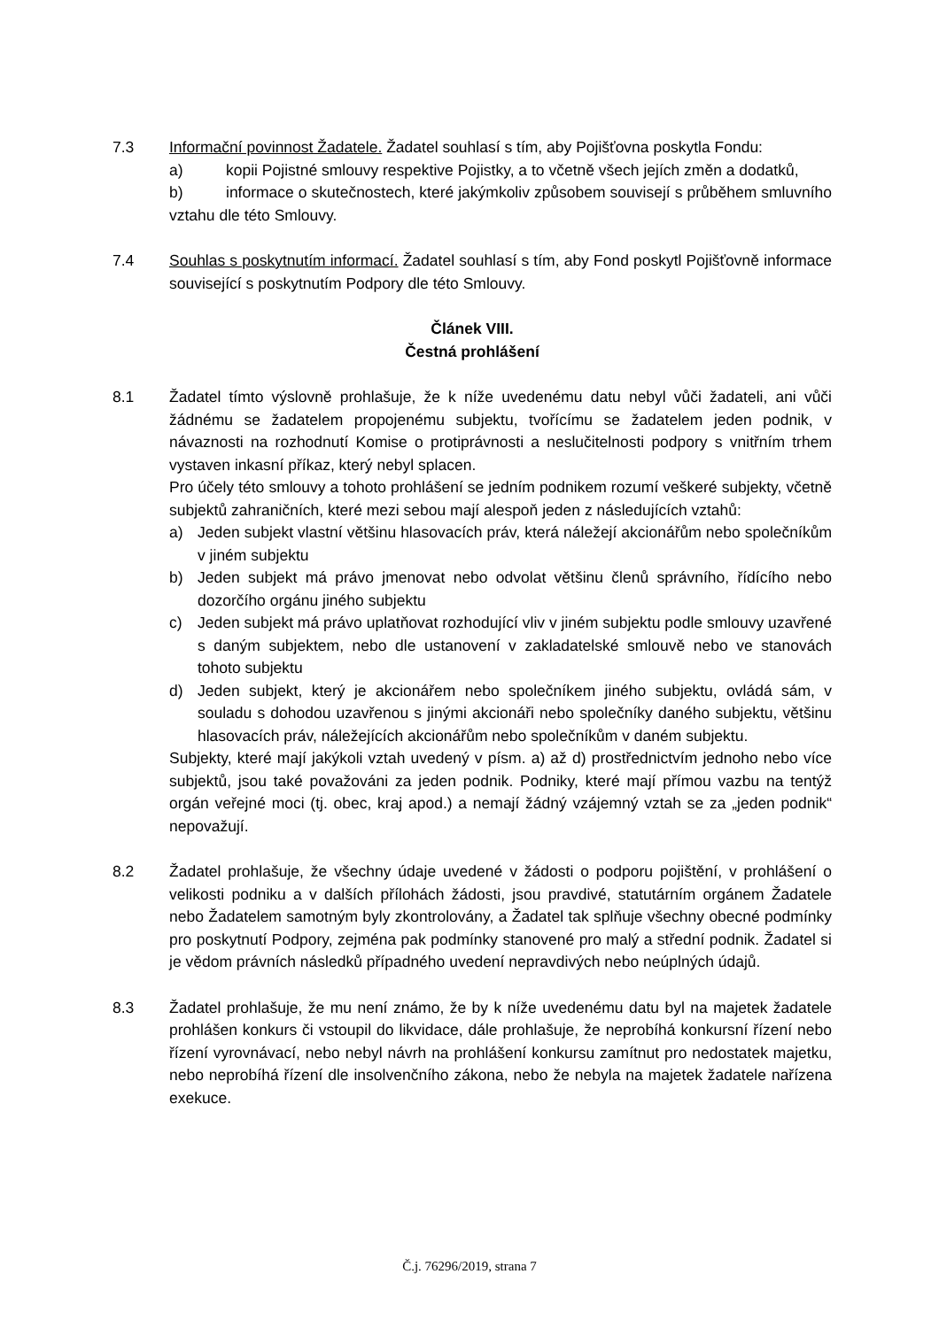7.3 Informační povinnost Žadatele. Žadatel souhlasí s tím, aby Pojišťovna poskytla Fondu:
a) kopii Pojistné smlouvy respektive Pojistky, a to včetně všech jejích změn a dodatků,
b) informace o skutečnostech, které jakýmkoliv způsobem souvisejí s průběhem smluvního vztahu dle této Smlouvy.
7.4 Souhlas s poskytnutím informací. Žadatel souhlasí s tím, aby Fond poskytl Pojišťovně informace související s poskytnutím Podpory dle této Smlouvy.
Článek VIII.
Čestná prohlášení
8.1 Žadatel tímto výslovně prohlašuje, že k níže uvedenému datu nebyl vůči žadateli, ani vůči žádnému se žadatelem propojenému subjektu, tvořícímu se žadatelem jeden podnik, v návaznosti na rozhodnutí Komise o protiprávnosti a neslučitelnosti podpory s vnitřním trhem vystaven inkasní příkaz, který nebyl splacen.
Pro účely této smlouvy a tohoto prohlášení se jedním podnikem rozumí veškeré subjekty, včetně subjektů zahraničních, které mezi sebou mají alespoň jeden z následujících vztahů:
a) Jeden subjekt vlastní většinu hlasovacích práv, která náležejí akcionářům nebo společníkům v jiném subjektu
b) Jeden subjekt má právo jmenovat nebo odvolat většinu členů správního, řídícího nebo dozorčího orgánu jiného subjektu
c) Jeden subjekt má právo uplatňovat rozhodující vliv v jiném subjektu podle smlouvy uzavřené s daným subjektem, nebo dle ustanovení v zakladatelské smlouvě nebo ve stanovách tohoto subjektu
d) Jeden subjekt, který je akcionářem nebo společníkem jiného subjektu, ovládá sám, v souladu s dohodou uzavřenou s jinými akcionáři nebo společníky daného subjektu, většinu hlasovacích práv, náležejících akcionářům nebo společníkům v daném subjektu.
Subjekty, které mají jakýkoli vztah uvedený v písm. a) až d) prostřednictvím jednoho nebo více subjektů, jsou také považováni za jeden podnik. Podniky, které mají přímou vazbu na tentýž orgán veřejné moci (tj. obec, kraj apod.) a nemají žádný vzájemný vztah se za „jeden podnik“ nepovažují.
8.2 Žadatel prohlašuje, že všechny údaje uvedené v žádosti o podporu pojištění, v prohlášení o velikosti podniku a v dalších přílohách žádosti, jsou pravdivé, statutárním orgánem Žadatele nebo Žadatelem samotným byly zkontrolovány, a Žadatel tak splňuje všechny obecné podmínky pro poskytnutí Podpory, zejména pak podmínky stanovené pro malý a střední podnik. Žadatel si je vědom právních následků případného uvedení nepravdivých nebo neúplných údajů.
8.3 Žadatel prohlašuje, že mu není známo, že by k níže uvedenému datu byl na majetek žadatele prohlášen konkurs či vstoupil do likvidace, dále prohlašuje, že neprobíhá konkursní řízení nebo řízení vyrovnávací, nebo nebyl návrh na prohlášení konkursu zamítnut pro nedostatek majetku, nebo neprobíhá řízení dle insolvenčního zákona, nebo že nebyla na majetek žadatele nařízena exekuce.
Č.j. 76296/2019, strana 7